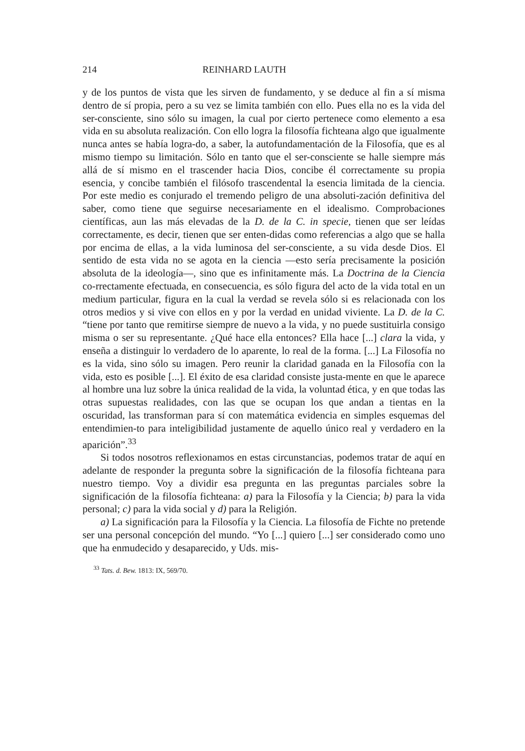214 REINHARD LAUTH
y de los puntos de vista que les sirven de fundamento, y se deduce al fin a sí misma dentro de sí propia, pero a su vez se limita también con ello. Pues ella no es la vida del ser-consciente, sino sólo su imagen, la cual por cierto pertenece como elemento a esa vida en su absoluta realización. Con ello logra la filosofía fichteana algo que igualmente nunca antes se había logra-do, a saber, la autofundamentación de la Filosofía, que es al mismo tiempo su limitación. Sólo en tanto que el ser-consciente se halle siempre más allá de sí mismo en el trascender hacia Dios, concibe él correctamente su propia esencia, y concibe también el filósofo trascendental la esencia limitada de la ciencia. Por este medio es conjurado el tremendo peligro de una absoluti-zación definitiva del saber, como tiene que seguirse necesariamente en el idealismo. Comprobaciones científicas, aun las más elevadas de la D. de la C. in specie, tienen que ser leídas correctamente, es decir, tienen que ser enten-didas como referencias a algo que se halla por encima de ellas, a la vida luminosa del ser-consciente, a su vida desde Dios. El sentido de esta vida no se agota en la ciencia —esto sería precisamente la posición absoluta de la ideología—, sino que es infinitamente más. La Doctrina de la Ciencia co-rrectamente efectuada, en consecuencia, es sólo figura del acto de la vida total en un medium particular, figura en la cual la verdad se revela sólo si es relacionada con los otros medios y si vive con ellos en y por la verdad en unidad viviente. La D. de la C. “tiene por tanto que remitirse siempre de nuevo a la vida, y no puede sustituirla consigo misma o ser su representante. ¿Qué hace ella entonces? Ella hace [...] clara la vida, y enseña a distinguir lo verdadero de lo aparente, lo real de la forma. [...] La Filosofía no es la vida, sino sólo su imagen. Pero reunir la claridad ganada en la Filosofía con la vida, esto es posible [...]. El éxito de esa claridad consiste justa-mente en que le aparece al hombre una luz sobre la única realidad de la vida, la voluntad ética, y en que todas las otras supuestas realidades, con las que se ocupan los que andan a tientas en la oscuridad, las transforman para sí con matemática evidencia en simples esquemas del entendimien-to para inteligibilidad justamente de aquello único real y verdadero en la aparición”.<sup>33</sup>
Si todos nosotros reflexionamos en estas circunstancias, podemos tratar de aquí en adelante de responder la pregunta sobre la significación de la filosofía fichteana para nuestro tiempo. Voy a dividir esa pregunta en las preguntas parciales sobre la significación de la filosofía fichteana: a) para la Filosofía y la Ciencia; b) para la vida personal; c) para la vida social y d) para la Religión.
a) La significación para la Filosofía y la Ciencia. La filosofía de Fichte no pretende ser una personal concepción del mundo. “Yo [...] quiero [...] ser considerado como uno que ha enmudecido y desaparecido, y Uds. mis-
<sup>33</sup> Tats. d. Bew. 1813: IX, 569/70.